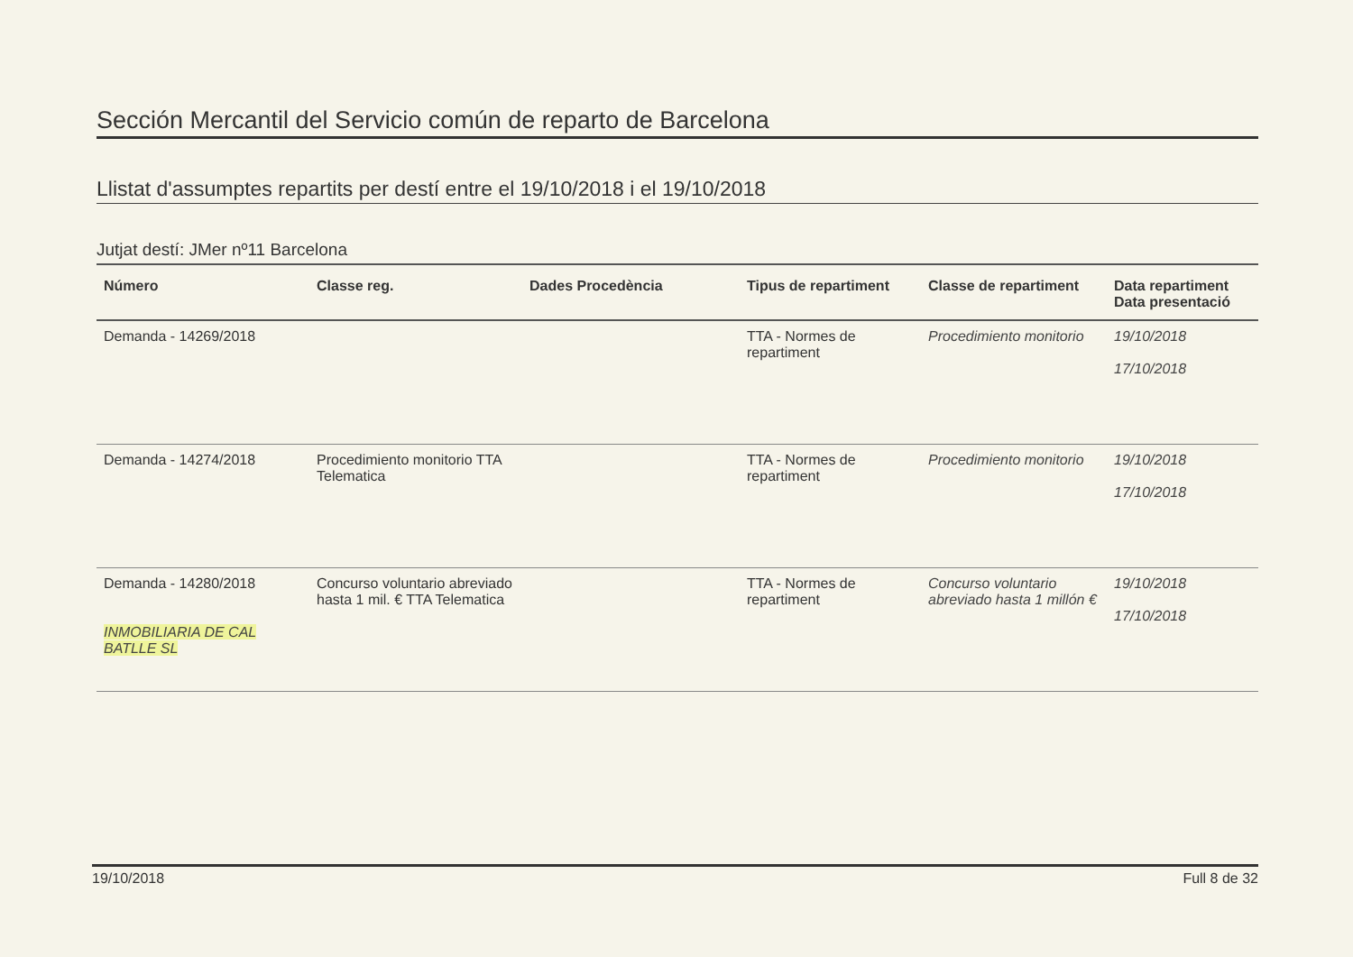Sección Mercantil del Servicio común de reparto de Barcelona
Llistat d'assumptes repartits per destí entre el 19/10/2018 i el 19/10/2018
Jutjat destí: JMer nº11 Barcelona
| Número | Classe reg. | Dades Procedència | Tipus de repartiment | Classe de repartiment | Data repartiment Data presentació |
| --- | --- | --- | --- | --- | --- |
| Demanda - 14269/2018 | | | TTA - Normes de repartiment | Procedimiento monitorio | 19/10/2018 17/10/2018 |
| Demanda - 14274/2018 | Procedimiento monitorio TTA Telematica | | TTA - Normes de repartiment | Procedimiento monitorio | 19/10/2018 17/10/2018 |
| Demanda - 14280/2018 INMOBILIARIA DE CAL BATLLE SL | Concurso voluntario abreviado hasta 1 mil. € TTA Telematica | | TTA - Normes de repartiment | Concurso voluntario abreviado hasta 1 millón € | 19/10/2018 17/10/2018 |
19/10/2018 Full 8 de 32